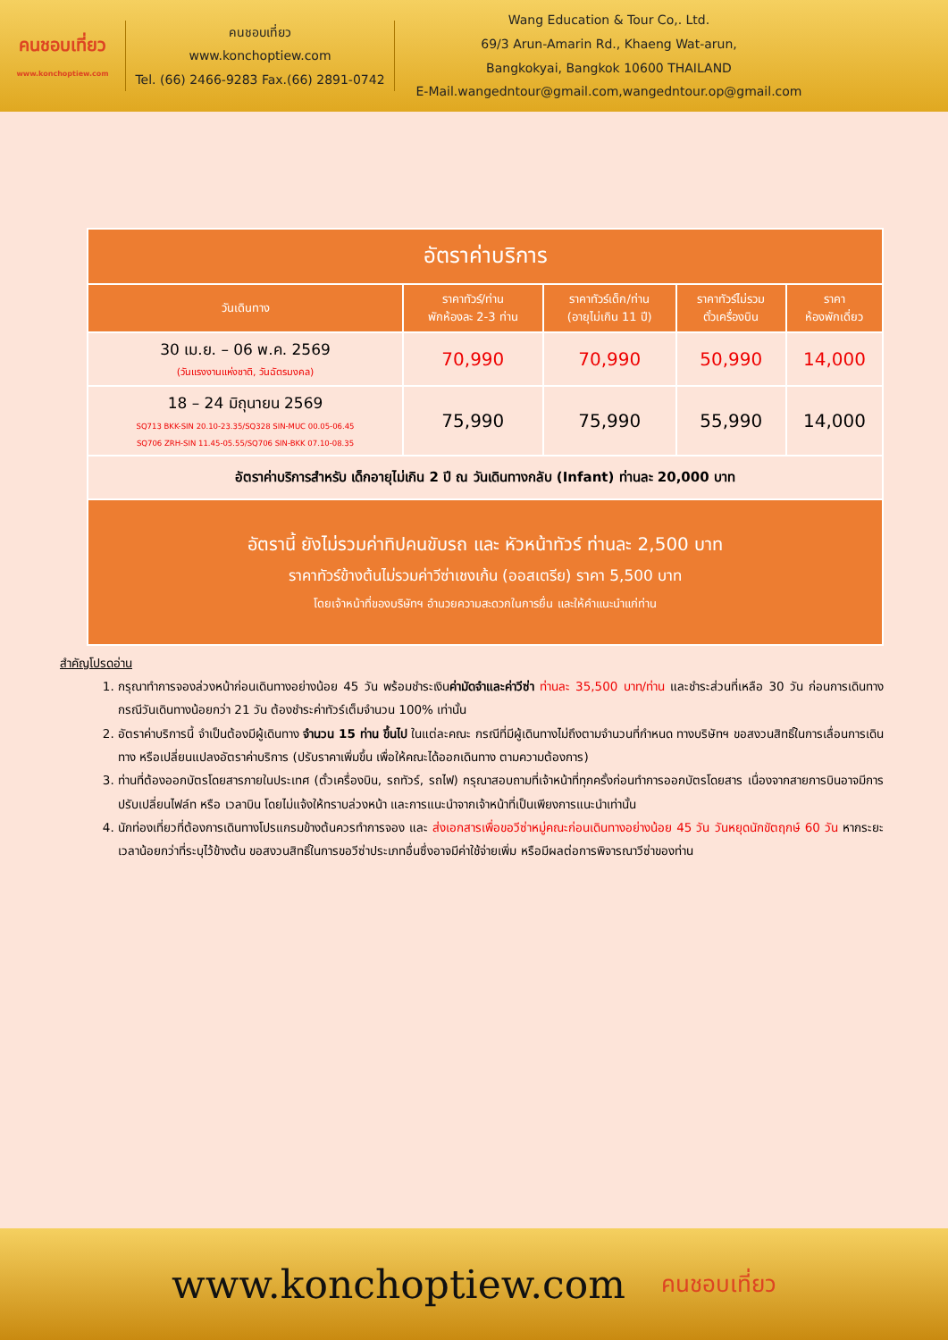คนชอบเที่ยว
www.konchoptiew.com
คนชอบเที่ยว
www.konchoptiew.com
Tel. (66) 2466-9283 Fax.(66) 2891-0742
Wang Education & Tour Co,. Ltd.
69/3 Arun-Amarin Rd., Khaeng Wat-arun,
Bangkokyai, Bangkok 10600 THAILAND
E-Mail.wangedntour@gmail.com,wangedntour.op@gmail.com
| อัตราค่าบริการ | | | | |
| วันเดินทาง | ราคาทัวร์/ท่าน พักห้องละ 2-3 ท่าน | ราคาทัวร์เด็ก/ท่าน (อายุไม่เกิน 11 ปี) | ราคาทัวร์ไม่รวม ตั๋วเครื่องบิน | ราคา ห้องพักเดี่ยว |
| 30 เม.ย. – 06 พ.ค. 2569 (วันแรงงานแห่งชาติ, วันฉัตรมงคล) | 70,990 | 70,990 | 50,990 | 14,000 |
| 18 – 24 มิถุนายน 2569 SQ713 BKK-SIN 20.10-23.35/SQ328 SIN-MUC 00.05-06.45 SQ706 ZRH-SIN 11.45-05.55/SQ706 SIN-BKK 07.10-08.35 | 75,990 | 75,990 | 55,990 | 14,000 |
| อัตราค่าบริการสำหรับ เด็กอายุไม่เกิน 2 ปี ณ วันเดินทางกลับ (Infant) ท่านละ 20,000 บาท | | | | |
| อัตรานี้ ยังไม่รวมค่าทิปคนขับรถ และ หัวหน้าทัวร์ ท่านละ 2,500 บาท ราคาทัวร์ข้างต้นไม่รวมค่าวีซ่าเชงเก้น (ออสเตรีย) ราคา 5,500 บาท โดยเจ้าหน้าที่ของบริษัทฯ อำนวยความสะดวกในการยื่น และให้คำแนะนำแก่ท่าน | | | | |
สำคัญโปรดอ่าน
1. กรุณาทำการจองล่วงหน้าก่อนเดินทางอย่างน้อย 45 วัน พร้อมชำระเงินค่ามัดจำและค่าวีซ่า ท่านละ 35,500 บาท/ท่าน และชำระส่วนที่เหลือ 30 วัน ก่อนการเดินทาง กรณีวันเดินทางน้อยกว่า 21 วัน ต้องชำระค่าทัวร์เต็มจำนวน 100% เท่านั้น
2. อัตราค่าบริการนี้ จำเป็นต้องมีผู้เดินทาง จำนวน 15 ท่าน ขึ้นไป ในแต่ละคณะ กรณีที่มีผู้เดินทางไม่ถึงตามจำนวนที่กำหนด ทางบริษัทฯ ขอสงวนสิทธิ์ในการเลื่อนการเดินทาง หรือเปลี่ยนแปลงอัตราค่าบริการ (ปรับราคาเพิ่มขึ้น เพื่อให้คณะได้ออกเดินทาง ตามความต้องการ)
3. ท่านที่ต้องออกบัตรโดยสารภายในประเทศ (ตั๋วเครื่องบิน, รถทัวร์, รถไฟ) กรุณาสอบถามที่เจ้าหน้าที่ทุกครั้งก่อนทำการออกบัตรโดยสาร เนื่องจากสายการบินอาจมีการปรับเปลี่ยนไฟล์ท หรือ เวลาบิน โดยไม่แจ้งให้ทราบล่วงหน้า และการแนะนำจากเจ้าหน้าที่เป็นเพียงการแนะนำเท่านั้น
4. นักท่องเที่ยวที่ต้องการเดินทางโปรแกรมข้างต้นควรทำการจอง และ ส่งเอกสารเพื่อขอวีซ่าหมู่คณะก่อนเดินทางอย่างน้อย 45 วัน วันหยุดนักขัตฤกษ์ 60 วัน หากระยะเวลาน้อยกว่าที่ระบุไว้ข้างต้น ขอสงวนสิทธิ์ในการขอวีซ่าประเภทอื่นซึ่งอาจมีค่าใช้จ่ายเพิ่ม หรือมีผลต่อการพิจารณาวีซ่าของท่าน
www.konchoptiew.com คนชอบเที่ยว